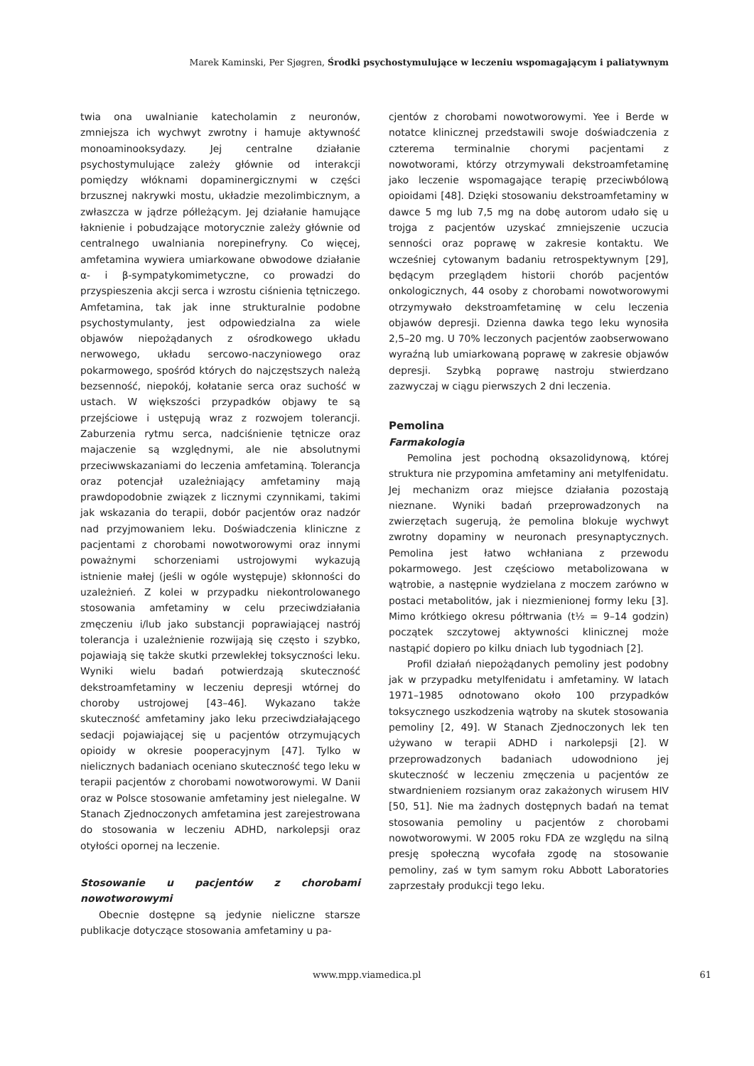Marek Kaminski, Per Sjøgren, Środki psychostymulujące w leczeniu wspomagającym i paliatywnym
twia ona uwalnianie katecholamin z neuronów, zmniejsza ich wychwyt zwrotny i hamuje aktywność monoaminooksydazy. Jej centralne działanie psychostymulujące zależy głównie od interakcji pomiędzy włóknami dopaminergicznymi w części brzusznej nakrywki mostu, układzie mezolimbicznym, a zwłaszcza w jądrze półleżącym. Jej działanie hamujące łaknienie i pobudzające motorycznie zależy głównie od centralnego uwalniania norepinefryny. Co więcej, amfetamina wywiera umiarkowane obwodowe działanie α- i β-sympatykomimetyczne, co prowadzi do przyspieszenia akcji serca i wzrostu ciśnienia tętniczego. Amfetamina, tak jak inne strukturalnie podobne psychostymulanty, jest odpowiedzialna za wiele objawów niepożądanych z ośrodkowego układu nerwowego, układu sercowo-naczyniowego oraz pokarmowego, spośród których do najczęstszych należą bezsenność, niepokój, kołatanie serca oraz suchość w ustach. W większości przypadków objawy te są przejściowe i ustępują wraz z rozwojem tolerancji. Zaburzenia rytmu serca, nadciśnienie tętnicze oraz majaczenie są względnymi, ale nie absolutnymi przeciwwskazaniami do leczenia amfetaminą. Tolerancja oraz potencjał uzależniający amfetaminy mają prawdopodobnie związek z licznymi czynnikami, takimi jak wskazania do terapii, dobór pacjentów oraz nadzór nad przyjmowaniem leku. Doświadczenia kliniczne z pacjentami z chorobami nowotworowymi oraz innymi poważnymi schorzeniami ustrojowymi wykazują istnienie małej (jeśli w ogóle występuje) skłonności do uzależnień. Z kolei w przypadku niekontrolowanego stosowania amfetaminy w celu przeciwdziałania zmęczeniu i/lub jako substancji poprawiającej nastrój tolerancja i uzależnienie rozwijają się często i szybko, pojawiają się także skutki przewlekłej toksyczności leku. Wyniki wielu badań potwierdzają skuteczność dekstroamfetaminy w leczeniu depresji wtórnej do choroby ustrojowej [43–46]. Wykazano także skuteczność amfetaminy jako leku przeciwdziałającego sedacji pojawiającej się u pacjentów otrzymujących opioidy w okresie pooperacyjnym [47]. Tylko w nielicznych badaniach oceniano skuteczność tego leku w terapii pacjentów z chorobami nowotworowymi. W Danii oraz w Polsce stosowanie amfetaminy jest nielegalne. W Stanach Zjednoczonych amfetamina jest zarejestrowana do stosowania w leczeniu ADHD, narkolepsji oraz otyłości opornej na leczenie.
Stosowanie u pacjentów z chorobami nowotworowymi
Obecnie dostępne są jedynie nieliczne starsze publikacje dotyczące stosowania amfetaminy u pa-
cjentów z chorobami nowotworowymi. Yee i Berde w notatce klinicznej przedstawili swoje doświadczenia z czterema terminalnie chorymi pacjentami z nowotworami, którzy otrzymywali dekstroamfetaminę jako leczenie wspomagające terapię przeciwbólową opioidami [48]. Dzięki stosowaniu dekstroamfetaminy w dawce 5 mg lub 7,5 mg na dobę autorom udało się u trojga z pacjentów uzyskać zmniejszenie uczucia senności oraz poprawę w zakresie kontaktu. We wcześniej cytowanym badaniu retrospektywnym [29], będącym przeglądem historii chorób pacjentów onkologicznych, 44 osoby z chorobami nowotworowymi otrzymywało dekstroamfetaminę w celu leczenia objawów depresji. Dzienna dawka tego leku wynosiła 2,5–20 mg. U 70% leczonych pacjentów zaobserwowano wyraźną lub umiarkowaną poprawę w zakresie objawów depresji. Szybką poprawę nastroju stwierdzano zazwyczaj w ciągu pierwszych 2 dni leczenia.
Pemolina
Farmakologia
Pemolina jest pochodną oksazolidynową, której struktura nie przypomina amfetaminy ani metylfenidatu. Jej mechanizm oraz miejsce działania pozostają nieznane. Wyniki badań przeprowadzonych na zwierzętach sugerują, że pemolina blokuje wychwyt zwrotny dopaminy w neuronach presynaptycznych. Pemolina jest łatwo wchłaniana z przewodu pokarmowego. Jest częściowo metabolizowana w wątrobie, a następnie wydzielana z moczem zarówno w postaci metabolitów, jak i niezmienionej formy leku [3]. Mimo krótkiego okresu półtrwania (t½ = 9–14 godzin) początek szczytowej aktywności klinicznej może nastąpić dopiero po kilku dniach lub tygodniach [2].
Profil działań niepożądanych pemoliny jest podobny jak w przypadku metylfenidatu i amfetaminy. W latach 1971–1985 odnotowano około 100 przypadków toksycznego uszkodzenia wątroby na skutek stosowania pemoliny [2, 49]. W Stanach Zjednoczonych lek ten używano w terapii ADHD i narkolepsji [2]. W przeprowadzonych badaniach udowodniono jej skuteczność w leczeniu zmęczenia u pacjentów ze stwardnieniem rozsianym oraz zakażonych wirusem HIV [50, 51]. Nie ma żadnych dostępnych badań na temat stosowania pemoliny u pacjentów z chorobami nowotworowymi. W 2005 roku FDA ze względu na silną presję społeczną wycofała zgodę na stosowanie pemoliny, zaś w tym samym roku Abbott Laboratories zaprzestały produkcji tego leku.
www.mpp.viamedica.pl 61